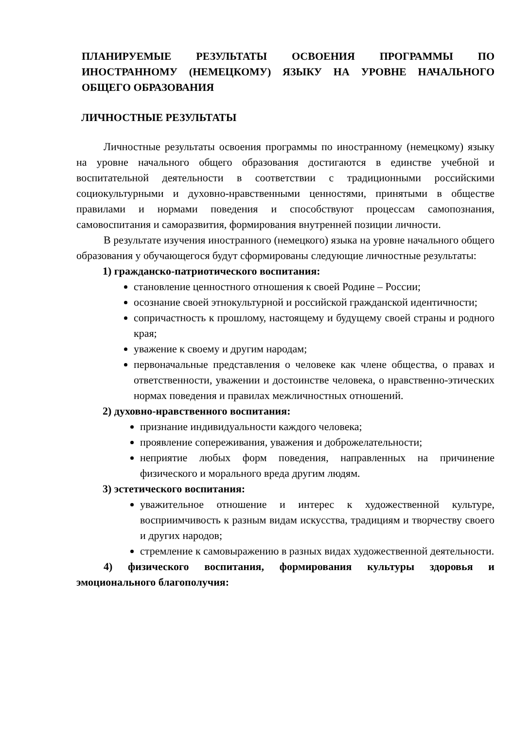ПЛАНИРУЕМЫЕ РЕЗУЛЬТАТЫ ОСВОЕНИЯ ПРОГРАММЫ ПО ИНОСТРАННОМУ (НЕМЕЦКОМУ) ЯЗЫКУ НА УРОВНЕ НАЧАЛЬНОГО ОБЩЕГО ОБРАЗОВАНИЯ
ЛИЧНОСТНЫЕ РЕЗУЛЬТАТЫ
Личностные результаты освоения программы по иностранному (немецкому) языку на уровне начального общего образования достигаются в единстве учебной и воспитательной деятельности в соответствии с традиционными российскими социокультурными и духовно-нравственными ценностями, принятыми в обществе правилами и нормами поведения и способствуют процессам самопознания, самовоспитания и саморазвития, формирования внутренней позиции личности.
В результате изучения иностранного (немецкого) языка на уровне начального общего образования у обучающегося будут сформированы следующие личностные результаты:
1) гражданско-патриотического воспитания:
становление ценностного отношения к своей Родине – России;
осознание своей этнокультурной и российской гражданской идентичности;
сопричастность к прошлому, настоящему и будущему своей страны и родного края;
уважение к своему и другим народам;
первоначальные представления о человеке как члене общества, о правах и ответственности, уважении и достоинстве человека, о нравственно-этических нормах поведения и правилах межличностных отношений.
2) духовно-нравственного воспитания:
признание индивидуальности каждого человека;
проявление сопереживания, уважения и доброжелательности;
неприятие любых форм поведения, направленных на причинение физического и морального вреда другим людям.
3) эстетического воспитания:
уважительное отношение и интерес к художественной культуре, восприимчивость к разным видам искусства, традициям и творчеству своего и других народов;
стремление к самовыражению в разных видах художественной деятельности.
4) физического воспитания, формирования культуры здоровья и эмоционального благополучия: